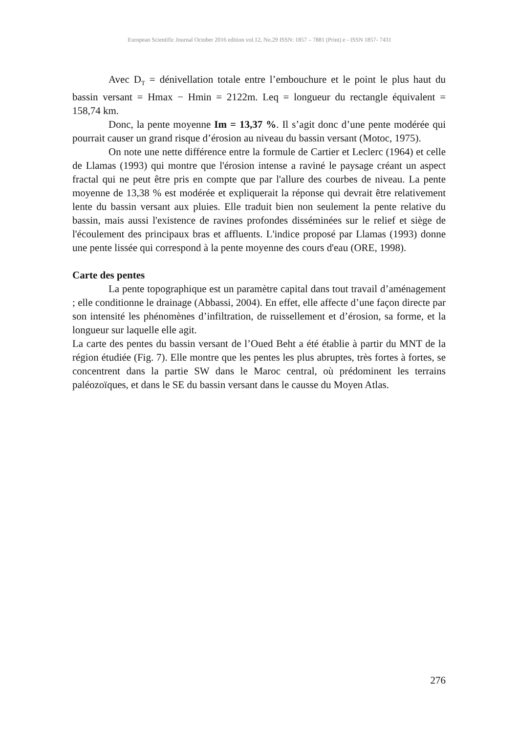European Scientific Journal October 2016 edition vol.12, No.29 ISSN: 1857 – 7881 (Print) e - ISSN 1857- 7431
Avec D<sub>T</sub> = dénivellation totale entre l’embouchure et le point le plus haut du bassin versant = Hmax − Hmin = 2122m. Leq = longueur du rectangle équivalent = 158,74 km.
Donc, la pente moyenne Im = 13,37 %. Il s’agit donc d’une pente modérée qui pourrait causer un grand risque d’érosion au niveau du bassin versant (Motoc, 1975).
On note une nette différence entre la formule de Cartier et Leclerc (1964) et celle de Llamas (1993) qui montre que l'érosion intense a raviné le paysage créant un aspect fractal qui ne peut être pris en compte que par l'allure des courbes de niveau. La pente moyenne de 13,38 % est modérée et expliquerait la réponse qui devrait être relativement lente du bassin versant aux pluies. Elle traduit bien non seulement la pente relative du bassin, mais aussi l'existence de ravines profondes disséminées sur le relief et siège de l'écoulement des principaux bras et affluents. L'indice proposé par Llamas (1993) donne une pente lissée qui correspond à la pente moyenne des cours d'eau (ORE, 1998).
Carte des pentes
La pente topographique est un paramètre capital dans tout travail d’aménagement ; elle conditionne le drainage (Abbassi, 2004). En effet, elle affecte d’une façon directe par son intensité les phénomènes d’infiltration, de ruissellement et d’érosion, sa forme, et la longueur sur laquelle elle agit.
La carte des pentes du bassin versant de l’Oued Beht a été établie à partir du MNT de la région étudiée (Fig. 7). Elle montre que les pentes les plus abruptes, très fortes à fortes, se concentrent dans la partie SW dans le Maroc central, où prédominent les terrains paléozoïques, et dans le SE du bassin versant dans le causse du Moyen Atlas.
276